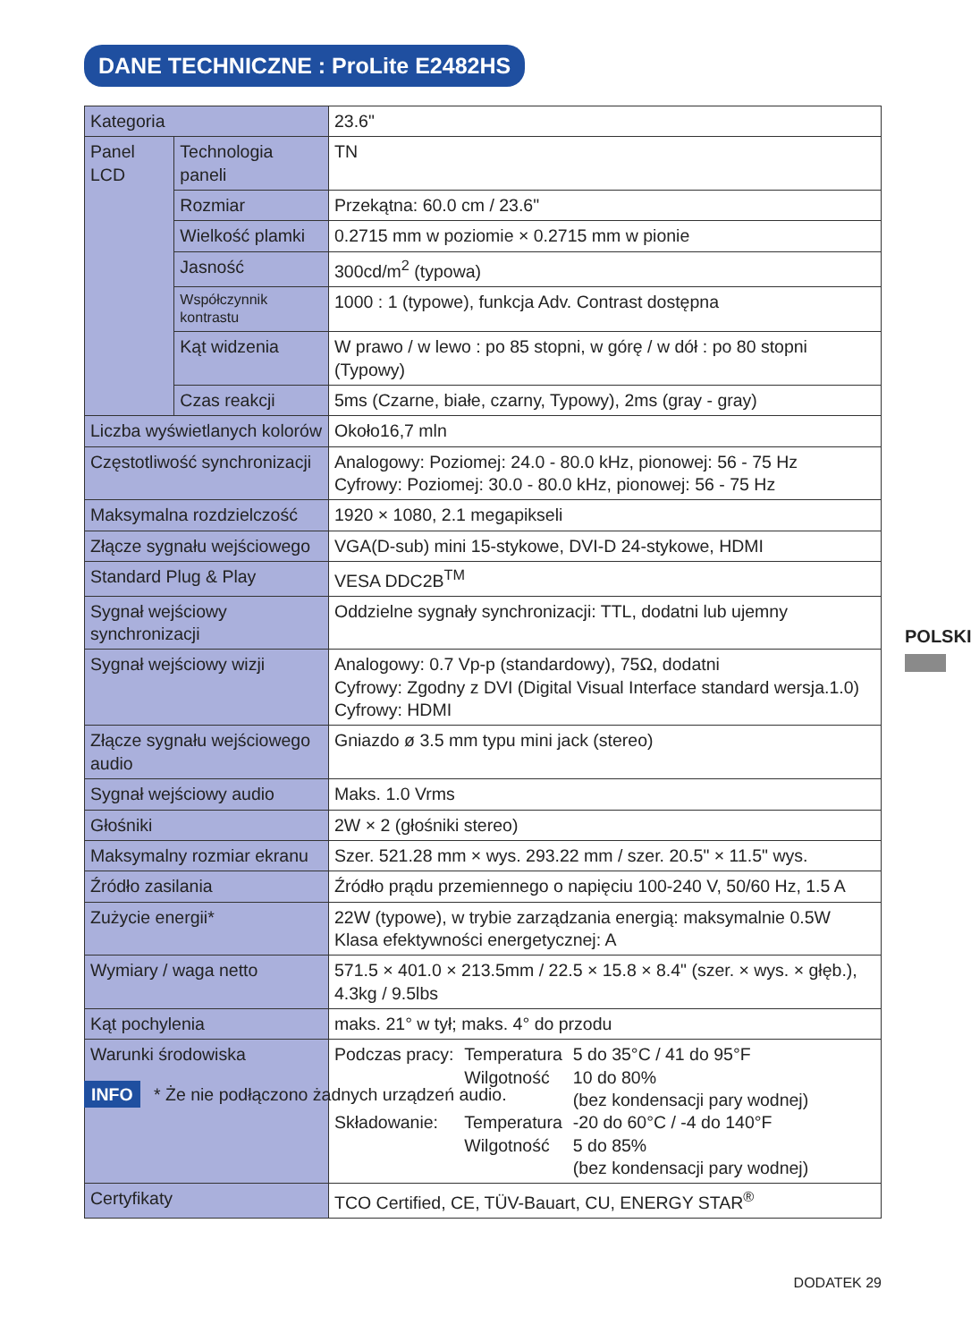DANE TECHNICZNE : ProLite E2482HS
| Kategoria | | 23.6" |
| Panel LCD | Technologia paneli | TN |
| | Rozmiar | Przekątna: 60.0 cm / 23.6" |
| | Wielkość plamki | 0.2715 mm w poziomie × 0.2715 mm w pionie |
| | Jasność | 300cd/m<sup>2</sup> (typowa) |
| | Współczynnik kontrastu | 1000 : 1 (typowe), funkcja Adv. Contrast dostępna |
| | Kąt widzenia | W prawo / w lewo : po 85 stopni, w górę / w dół : po 80 stopni (Typowy) |
| | Czas reakcji | 5ms (Czarne, białe, czarny, Typowy), 2ms (gray - gray) |
| Liczba wyświetlanych kolorów | | Około16,7 mln |
| Częstotliwość synchronizacji | | Analogowy: Poziomej: 24.0 - 80.0 kHz, pionowej: 56 - 75 Hz Cyfrowy: Poziomej: 30.0 - 80.0 kHz, pionowej: 56 - 75 Hz |
| Maksymalna rozdzielczość | | 1920 × 1080, 2.1 megapikseli |
| Złącze sygnału wejściowego | | VGA(D-sub) mini 15-stykowe, DVI-D 24-stykowe, HDMI |
| Standard Plug & Play | | VESA DDC2B<sup>TM</sup> |
| Sygnał wejściowy synchronizacji | | Oddzielne sygnały synchronizacji: TTL, dodatni lub ujemny |
| Sygnał wejściowy wizji | | Analogowy: 0.7 Vp-p (standardowy), 75Ω, dodatni Cyfrowy: Zgodny z DVI (Digital Visual Interface standard wersja.1.0) Cyfrowy: HDMI |
| Złącze sygnału wejściowego audio | | Gniazdo ø 3.5 mm typu mini jack (stereo) |
| Sygnał wejściowy audio | | Maks. 1.0 Vrms |
| Głośniki | | 2W × 2 (głośniki stereo) |
| Maksymalny rozmiar ekranu | | Szer. 521.28 mm × wys. 293.22 mm / szer. 20.5" × 11.5" wys. |
| Źródło zasilania | | Źródło prądu przemiennego o napięciu 100-240 V, 50/60 Hz, 1.5 A |
| Zużycie energii* | | 22W (typowe), w trybie zarządzania energią: maksymalnie 0.5W Klasa efektywności energetycznej: A |
| Wymiary / waga netto | | 571.5 × 401.0 × 213.5mm / 22.5 × 15.8 × 8.4" (szer. × wys. × głęb.), 4.3kg / 9.5lbs |
| Kąt pochylenia | | maks. 21° w tył; maks. 4° do przodu |
| Warunki środowiska | | / Podczas pracy: / Temperatura Wilgotność / 5 do 35°C / 41 do 95°F 10 do 80% (bez kondensacji pary wodnej) / / Składowanie: / Temperatura Wilgotność / -20 do 60°C / -4 do 140°F 5 do 85% (bez kondensacji pary wodnej) / |
| Certyfikaty | | TCO Certified, CE, TÜV-Bauart, CU, ENERGY STAR<sup>®</sup> |
POLSKI
INFO * Że nie podłączono żadnych urządzeń audio.
DODATEK 29